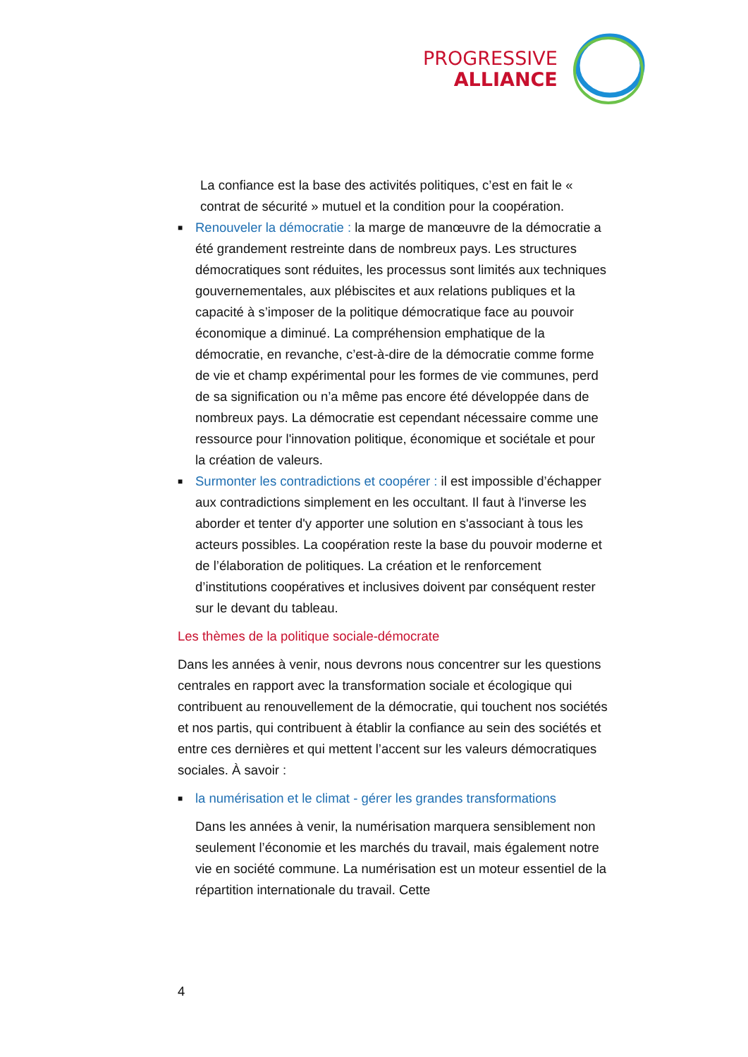PROGRESSIVE
ALLIANCE
La confiance est la base des activités politiques, c’est en fait le « contrat de sécurité » mutuel et la condition pour la coopération.
■
Renouveler la démocratie : la marge de manœuvre de la démocratie a été grandement restreinte dans de nombreux pays. Les structures démocratiques sont réduites, les processus sont limités aux techniques gouvernementales, aux plébiscites et aux relations publiques et la capacité à s’imposer de la politique démocratique face au pouvoir économique a diminué. La compréhension emphatique de la démocratie, en revanche, c’est-à-dire de la démocratie comme forme de vie et champ expérimental pour les formes de vie communes, perd de sa signification ou n’a même pas encore été développée dans de nombreux pays. La démocratie est cependant nécessaire comme une ressource pour l'innovation politique, économique et sociétale et pour la création de valeurs.
■
Surmonter les contradictions et coopérer : il est impossible d’échapper aux contradictions simplement en les occultant. Il faut à l'inverse les aborder et tenter d'y apporter une solution en s'associant à tous les acteurs possibles. La coopération reste la base du pouvoir moderne et de l’élaboration de politiques. La création et le renforcement d’institutions coopératives et inclusives doivent par conséquent rester sur le devant du tableau.
Les thèmes de la politique sociale-démocrate
Dans les années à venir, nous devrons nous concentrer sur les questions centrales en rapport avec la transformation sociale et écologique qui contribuent au renouvellement de la démocratie, qui touchent nos sociétés et nos partis, qui contribuent à établir la confiance au sein des sociétés et entre ces dernières et qui mettent l’accent sur les valeurs démocratiques sociales. À savoir :
■
la numérisation et le climat - gérer les grandes transformations
Dans les années à venir, la numérisation marquera sensiblement non seulement l’économie et les marchés du travail, mais également notre vie en société commune. La numérisation est un moteur essentiel de la répartition internationale du travail. Cette
4